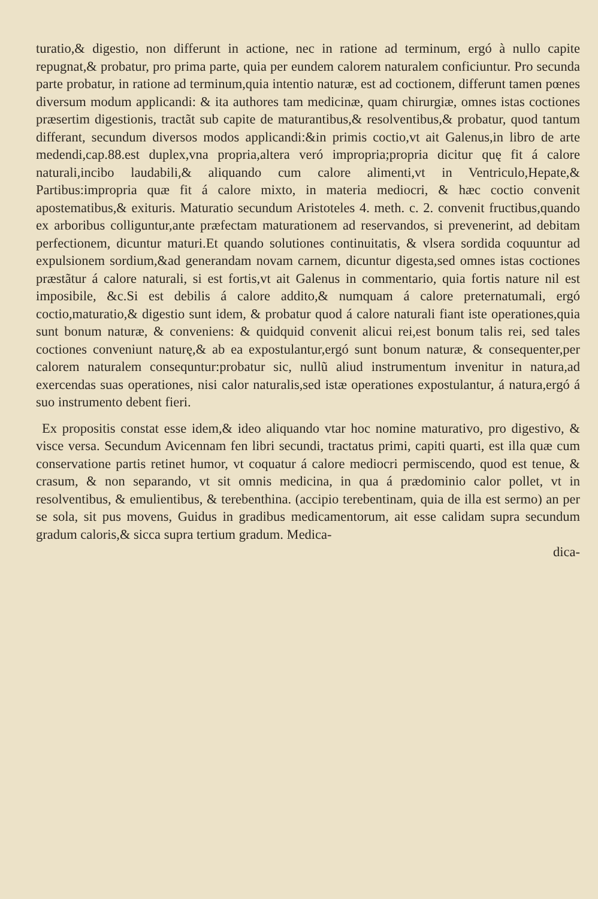turatio,& digestio, non differunt in actione, nec in ratione ad terminum, ergó à nullo capite repugnat,& probatur, pro prima parte, quia per eundem calorem naturalem conficiuntur. Pro secunda parte probatur, in ratione ad terminum,quia intentio naturæ, est ad coctionem, differunt tamen pœnes diversum modum applicandi: & ita authores tam medicinæ, quam chirurgiæ, omnes istas coctiones præsertim digestionis, tractãt sub capite de maturantibus,& resolventibus,& probatur, quod tantum differant, secundum diversos modos applicandi:&in primis coctio,vt ait Galenus,in libro de arte medendi,cap.88.est duplex,vna propria,altera veró impropria;propria dicitur quę fit á calore naturali,incibo laudabili,& aliquando cum calore alimenti,vt in Ventriculo,Hepate,& Partibus:impropria quæ fit á calore mixto, in materia mediocri, & hæc coctio convenit apostematibus,& exituris. Maturatio secundum Aristoteles 4. meth. c. 2. convenit fructibus,quando ex arboribus colliguntur,ante præfectam maturationem ad reservandos, si prevenerint, ad debitam perfectionem, dicuntur maturi.Et quando solutiones continuitatis, & vlsera sordida coquuntur ad expulsionem sordium,&ad generandam novam carnem, dicuntur digesta,sed omnes istas coctiones præstãtur á calore naturali, si est fortis,vt ait Galenus in commentario, quia fortis nature nil est imposibile, &c.Si est debilis á calore addito,& numquam á calore preternatumali, ergó coctio,maturatio,& digestio sunt idem, & probatur quod á calore naturali fiant iste operationes,quia sunt bonum naturæ, & conveniens: & quidquid convenit alicui rei,est bonum talis rei, sed tales coctiones conveniunt naturę,& ab ea expostulantur,ergó sunt bonum naturæ, & consequenter,per calorem naturalem consequntur:probatur sic, nullũ aliud instrumentum invenitur in natura,ad exercendas suas operationes, nisi calor naturalis,sed istæ operationes expostulantur, á natura,ergó á suo instrumento debent fieri.
Ex propositis constat esse idem,& ideo aliquando vtar hoc nomine maturativo, pro digestivo, & visce versa. Secundum Avicennam fen libri secundi, tractatus primi, capiti quarti, est illa quæ cum conservatione partis retinet humor, vt coquatur á calore mediocri permiscendo, quod est tenue, & crasum, & non separando, vt sit omnis medicina, in qua á prædominio calor pollet, vt in resolventibus, & emulientibus, & terebenthina. (accipio terebentinam, quia de illa est sermo) an per se sola, sit pus movens, Guidus in gradibus medicamentorum, ait esse calidam supra secundum gradum caloris,& sicca supra tertium gradum. Medica-
dica-